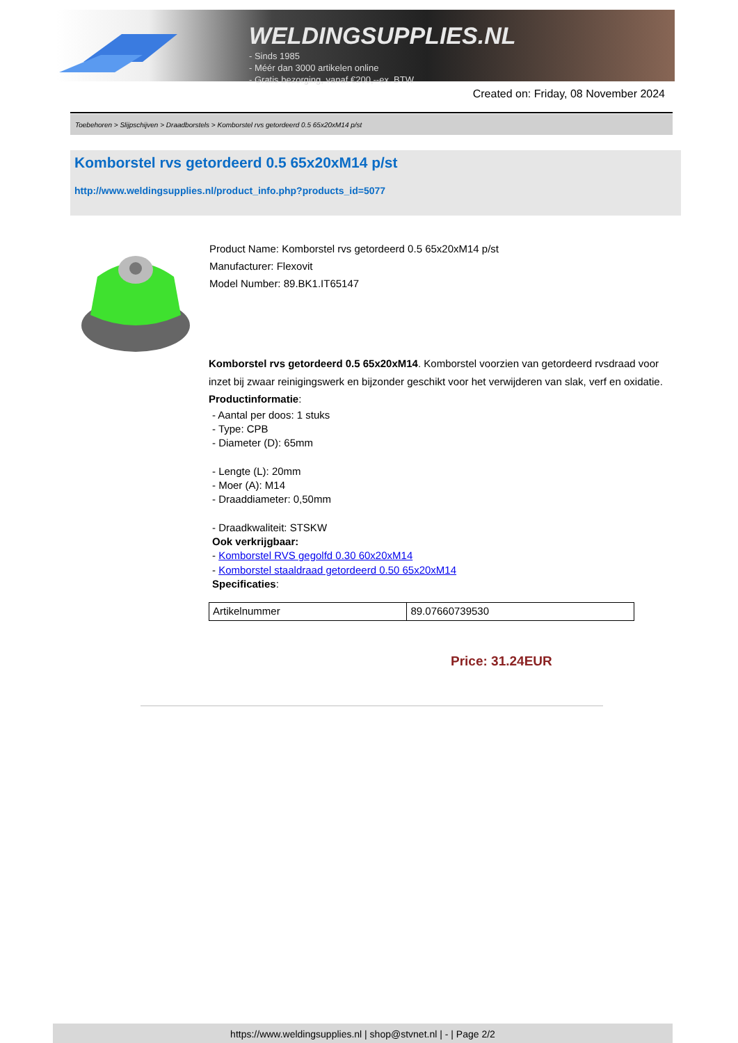WELDINGSUPPLIES.NL
- Sinds 1985
- Méér dan 3000 artikelen online
- Gratis bezorging, vanaf €200,--ex. BTW
Created on: Friday, 08 November 2024
Toebehoren > Slijpschijven > Draadborstels > Komborstel rvs getordeerd 0.5 65x20xM14 p/st
Komborstel rvs getordeerd 0.5 65x20xM14 p/st
http://www.weldingsupplies.nl/product_info.php?products_id=5077
Product Name: Komborstel rvs getordeerd 0.5 65x20xM14 p/st
Manufacturer: Flexovit
Model Number: 89.BK1.IT65147
Komborstel rvs getordeerd 0.5 65x20xM14. Komborstel voorzien van getordeerd rvsdraad voor inzet bij zwaar reinigingswerk en bijzonder geschikt voor het verwijderen van slak, verf en oxidatie. Productinformatie:
- Aantal per doos: 1 stuks
- Type: CPB
- Diameter (D): 65mm
- Lengte (L): 20mm
- Moer (A): M14
- Draaddiameter: 0,50mm
- Draadkwaliteit: STSKW
Ook verkrijgbaar:
- Komborstel RVS gegolfd 0.30 60x20xM14
- Komborstel staaldraad getordeerd 0.50 65x20xM14
Specificaties:
| Artikelnummer | 89.07660739530 |
Price: 31.24EUR
https://www.weldingsupplies.nl | shop@stvnet.nl | - | Page 2/2